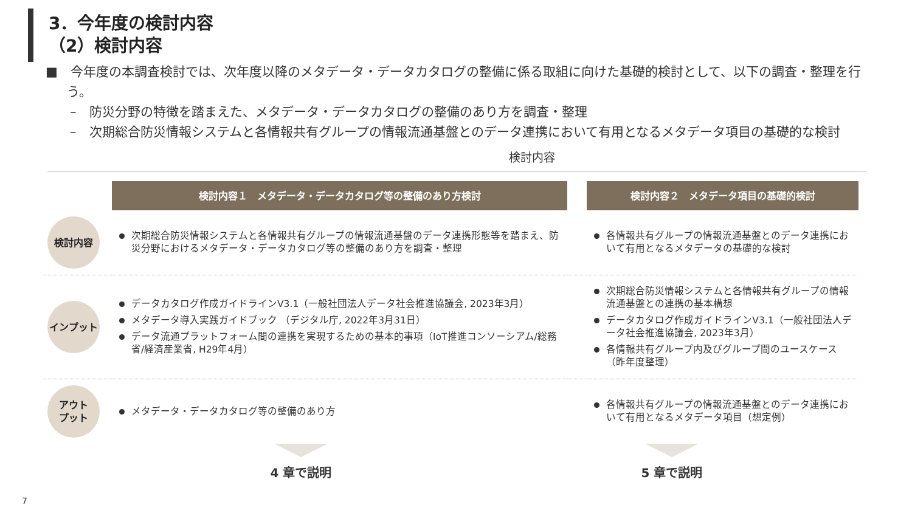3．今年度の検討内容
（2）検討内容
■　今年度の本調査検討では、次年度以降のメタデータ・データカタログの整備に係る取組に向けた基礎的検討として、以下の調査・整理を行う。
–　防災分野の特徴を踏まえた、メタデータ・データカタログの整備のあり方を調査・整理
–　次期総合防災情報システムと各情報共有グループの情報流通基盤とのデータ連携において有用となるメタデータ項目の基礎的な検討
検討内容
| | 検討内容１ メタデータ・データカタログ等の整備のあり方検討 | | 検討内容２ メタデータ項目の基礎的検討 |
| 検討内容 | 次期総合防災情報システムと各情報共有グループの情報流通基盤のデータ連携形態等を踏まえ、防災分野におけるメタデータ・データカタログ等の整備のあり方を調査・整理 | | 各情報共有グループの情報流通基盤とのデータ連携において有用となるメタデータの基礎的な検討 |
| インプット | データカタログ作成ガイドラインV3.1（一般社団法人データ社会推進協議会, 2023年3月） メタデータ導入実践ガイドブック （デジタル庁, 2022年3月31日） データ流通プラットフォーム間の連携を実現するための基本的事項（IoT推進コンソーシアム/総務省/経済産業省, H29年4月） | | 次期総合防災情報システムと各情報共有グループの情報流通基盤との連携の基本構想 データカタログ作成ガイドラインV3.1（一般社団法人データ社会推進協議会, 2023年3月） 各情報共有グループ内及びグループ間のユースケース（昨年度整理） |
| アウト プット | メタデータ・データカタログ等の整備のあり方 | | 各情報共有グループの情報流通基盤とのデータ連携において有用となるメタデータ項目（想定例） |
4 章で説明 5 章で説明
7